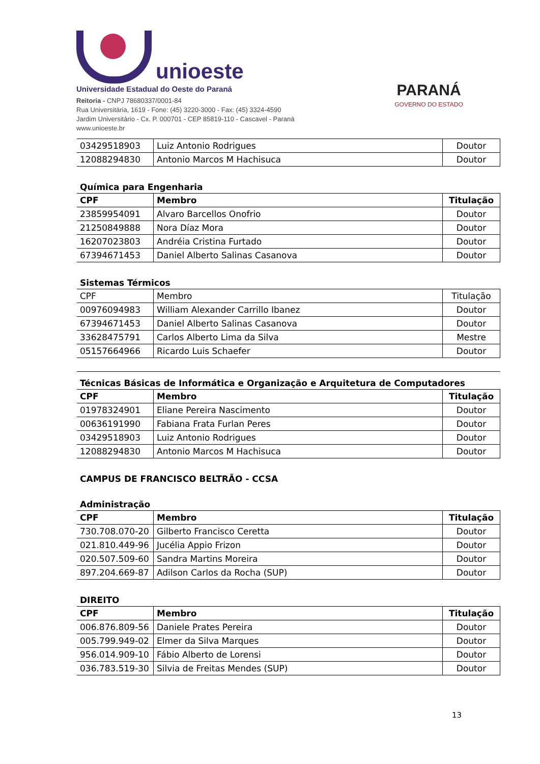unioeste
Universidade Estadual do Oeste do Paraná
Reitoria - CNPJ 78680337/0001-84
Rua Universitária, 1619 - Fone: (45) 3220-3000 - Fax: (45) 3324-4590
Jardim Universitário - Cx. P. 000701 - CEP 85819-110 - Cascavel - Paraná
www.unioeste.br
PARANÁ
GOVERNO DO ESTADO
| 03429518903 | Luiz Antonio Rodrigues | Doutor |
| 12088294830 | Antonio Marcos M Hachisuca | Doutor |
Química para Engenharia
| CPF | Membro | Titulação |
| --- | --- | --- |
| 23859954091 | Alvaro Barcellos Onofrio | Doutor |
| 21250849888 | Nora Díaz Mora | Doutor |
| 16207023803 | Andréia Cristina Furtado | Doutor |
| 67394671453 | Daniel Alberto Salinas Casanova | Doutor |
Sistemas Térmicos
| CPF | Membro | Titulação |
| 00976094983 | William Alexander Carrillo Ibanez | Doutor |
| 67394671453 | Daniel Alberto Salinas Casanova | Doutor |
| 33628475791 | Carlos Alberto Lima da Silva | Mestre |
| 05157664966 | Ricardo Luis Schaefer | Doutor |
Técnicas Básicas de Informática e Organização e Arquitetura de Computadores
| CPF | Membro | Titulação |
| --- | --- | --- |
| 01978324901 | Eliane Pereira Nascimento | Doutor |
| 00636191990 | Fabiana Frata Furlan Peres | Doutor |
| 03429518903 | Luiz Antonio Rodrigues | Doutor |
| 12088294830 | Antonio Marcos M Hachisuca | Doutor |
CAMPUS DE FRANCISCO BELTRÃO - CCSA
Administração
| CPF | Membro | Titulação |
| --- | --- | --- |
| 730.708.070-20 | Gilberto Francisco Ceretta | Doutor |
| 021.810.449-96 | Jucélia Appio Frizon | Doutor |
| 020.507.509-60 | Sandra Martins Moreira | Doutor |
| 897.204.669-87 | Adilson Carlos da Rocha (SUP) | Doutor |
DIREITO
| CPF | Membro | Titulação |
| --- | --- | --- |
| 006.876.809-56 | Daniele Prates Pereira | Doutor |
| 005.799.949-02 | Elmer da Silva Marques | Doutor |
| 956.014.909-10 | Fábio Alberto de Lorensi | Doutor |
| 036.783.519-30 | Silvia de Freitas Mendes (SUP) | Doutor |
13